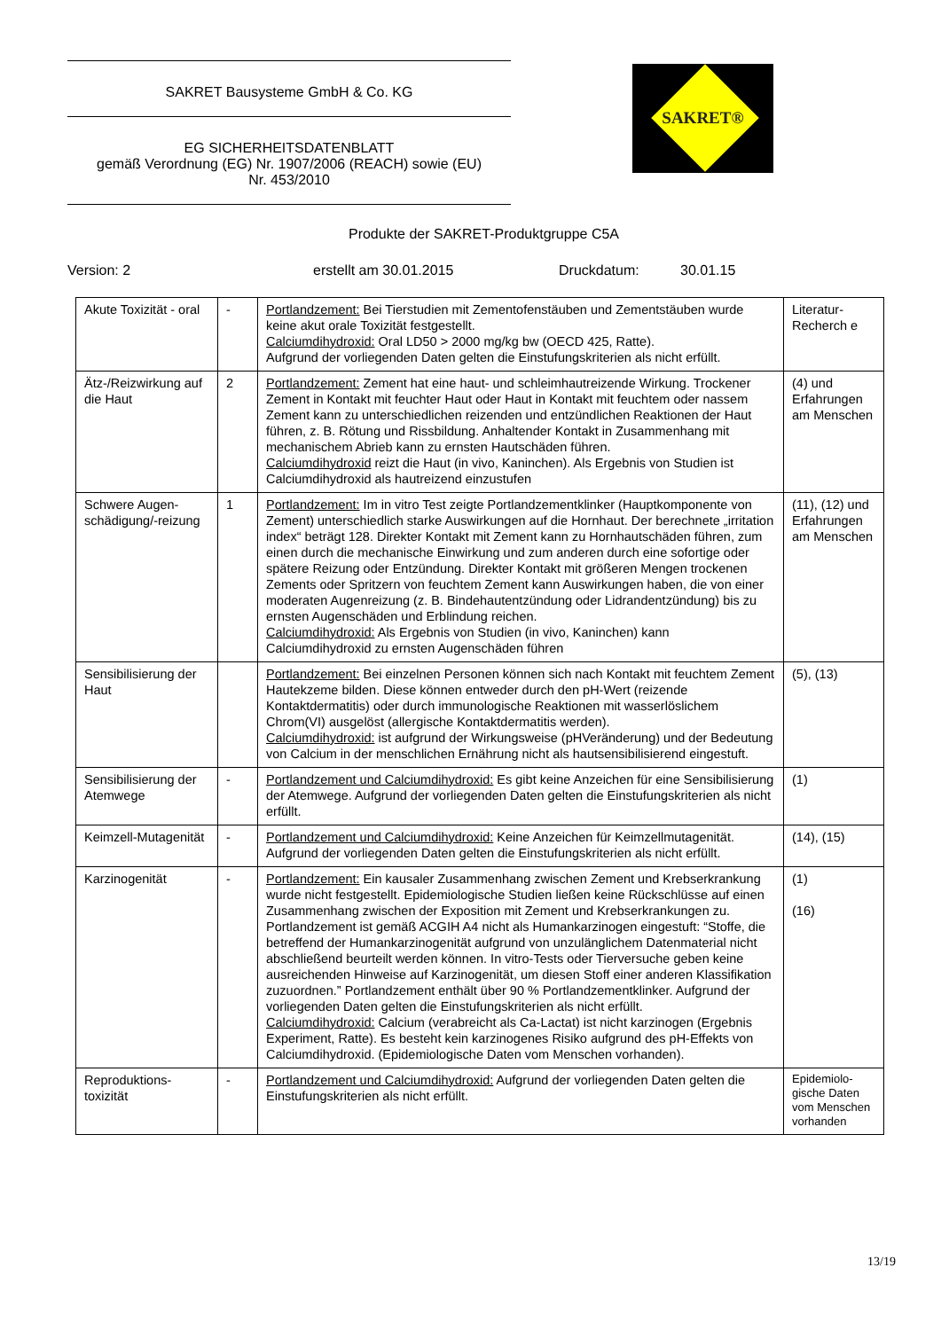SAKRET Bausysteme GmbH & Co. KG
EG SICHERHEITSDATENBLATT
gemäß Verordnung (EG) Nr. 1907/2006 (REACH) sowie (EU)
Nr. 453/2010
SAKRET®
Produkte der SAKRET-Produktgruppe C5A
Version: 2 erstellt am 30.01.2015 Druckdatum: 30.01.15
| Akute Toxizität - oral | - | Portlandzement: Bei Tierstudien mit Zementofenstäuben und Zementstäuben wurde keine akut orale Toxizität festgestellt. Calciumdihydroxid: Oral LD50 > 2000 mg/kg bw (OECD 425, Ratte). Aufgrund der vorliegenden Daten gelten die Einstufungskriterien als nicht erfüllt. | Literatur-Recherch e |
| Ätz-/Reizwirkung auf die Haut | 2 | Portlandzement: Zement hat eine haut- und schleimhautreizende Wirkung. Trockener Zement in Kontakt mit feuchter Haut oder Haut in Kontakt mit feuchtem oder nassem Zement kann zu unterschiedlichen reizenden und entzündlichen Reaktionen der Haut führen, z. B. Rötung und Rissbildung. Anhaltender Kontakt in Zusammenhang mit mechanischem Abrieb kann zu ernsten Hautschäden führen. Calciumdihydroxid reizt die Haut (in vivo, Kaninchen). Als Ergebnis von Studien ist Calciumdihydroxid als hautreizend einzustufen | (4) und Erfahrungen am Menschen |
| Schwere Augen-schädigung/-reizung | 1 | Portlandzement: Im in vitro Test zeigte Portlandzementklinker (Hauptkomponente von Zement) unterschiedlich starke Auswirkungen auf die Hornhaut. Der berechnete „irritation index“ beträgt 128. Direkter Kontakt mit Zement kann zu Hornhautschäden führen, zum einen durch die mechanische Einwirkung und zum anderen durch eine sofortige oder spätere Reizung oder Entzündung. Direkter Kontakt mit größeren Mengen trockenen Zements oder Spritzern von feuchtem Zement kann Auswirkungen haben, die von einer moderaten Augenreizung (z. B. Bindehautentzündung oder Lidrandentzündung) bis zu ernsten Augenschäden und Erblindung reichen. Calciumdihydroxid: Als Ergebnis von Studien (in vivo, Kaninchen) kann Calciumdihydroxid zu ernsten Augenschäden führen | (11), (12) und Erfahrungen am Menschen |
| Sensibilisierung der Haut | | Portlandzement: Bei einzelnen Personen können sich nach Kontakt mit feuchtem Zement Hautekzeme bilden. Diese können entweder durch den pH-Wert (reizende Kontaktdermatitis) oder durch immunologische Reaktionen mit wasserlöslichem Chrom(VI) ausgelöst (allergische Kontaktdermatitis werden). Calciumdihydroxid: ist aufgrund der Wirkungsweise (pHVeränderung) und der Bedeutung von Calcium in der menschlichen Ernährung nicht als hautsensibilisierend eingestuft. | (5), (13) |
| Sensibilisierung der Atemwege | - | Portlandzement und Calciumdihydroxid: Es gibt keine Anzeichen für eine Sensibilisierung der Atemwege. Aufgrund der vorliegenden Daten gelten die Einstufungskriterien als nicht erfüllt. | (1) |
| Keimzell-Mutagenität | - | Portlandzement und Calciumdihydroxid: Keine Anzeichen für Keimzellmutagenität. Aufgrund der vorliegenden Daten gelten die Einstufungskriterien als nicht erfüllt. | (14), (15) |
| Karzinogenität | - | Portlandzement: Ein kausaler Zusammenhang zwischen Zement und Krebserkrankung wurde nicht festgestellt. Epidemiologische Studien ließen keine Rückschlüsse auf einen Zusammenhang zwischen der Exposition mit Zement und Krebserkrankungen zu. Portlandzement ist gemäß ACGIH A4 nicht als Humankarzinogen eingestuft: “Stoffe, die betreffend der Humankarzinogenität aufgrund von unzulänglichem Datenmaterial nicht abschließend beurteilt werden können. In vitro-Tests oder Tierversuche geben keine ausreichenden Hinweise auf Karzinogenität, um diesen Stoff einer anderen Klassifikation zuzuordnen.” Portlandzement enthält über 90 % Portlandzementklinker. Aufgrund der vorliegenden Daten gelten die Einstufungskriterien als nicht erfüllt. Calciumdihydroxid: Calcium (verabreicht als Ca-Lactat) ist nicht karzinogen (Ergebnis Experiment, Ratte). Es besteht kein karzinogenes Risiko aufgrund des pH-Effekts von Calciumdihydroxid. (Epidemiologische Daten vom Menschen vorhanden). | (1) (16) |
| Reproduktions-toxizität | - | Portlandzement und Calciumdihydroxid: Aufgrund der vorliegenden Daten gelten die Einstufungskriterien als nicht erfüllt. | Epidemiolo-gische Daten vom Menschen vorhanden |
13/19